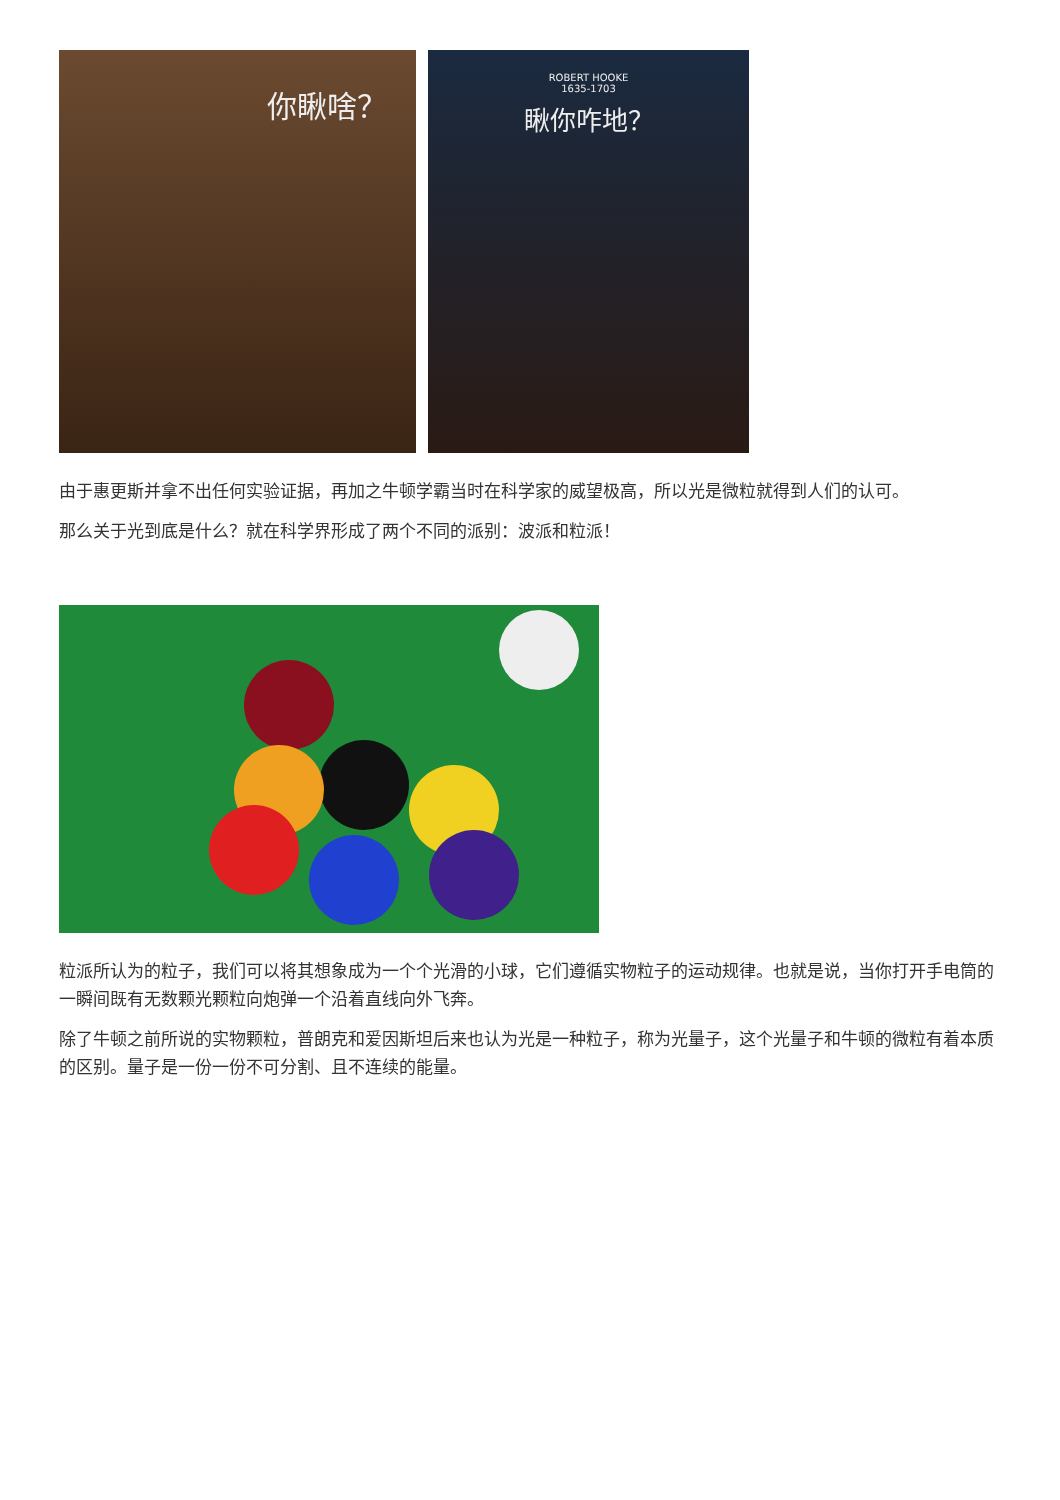你瞅啥？
ROBERT HOOKE
1635-1703
瞅你咋地？
由于惠更斯并拿不出任何实验证据，再加之牛顿学霸当时在科学家的威望极高，所以光是微粒就得到人们的认可。
那么关于光到底是什么？就在科学界形成了两个不同的派别：波派和粒派！
粒派所认为的粒子，我们可以将其想象成为一个个光滑的小球，它们遵循实物粒子的运动规律。也就是说，当你打开手电筒的一瞬间既有无数颗光颗粒向炮弹一个沿着直线向外飞奔。
除了牛顿之前所说的实物颗粒，普朗克和爱因斯坦后来也认为光是一种粒子，称为光量子，这个光量子和牛顿的微粒有着本质的区别。量子是一份一份不可分割、且不连续的能量。